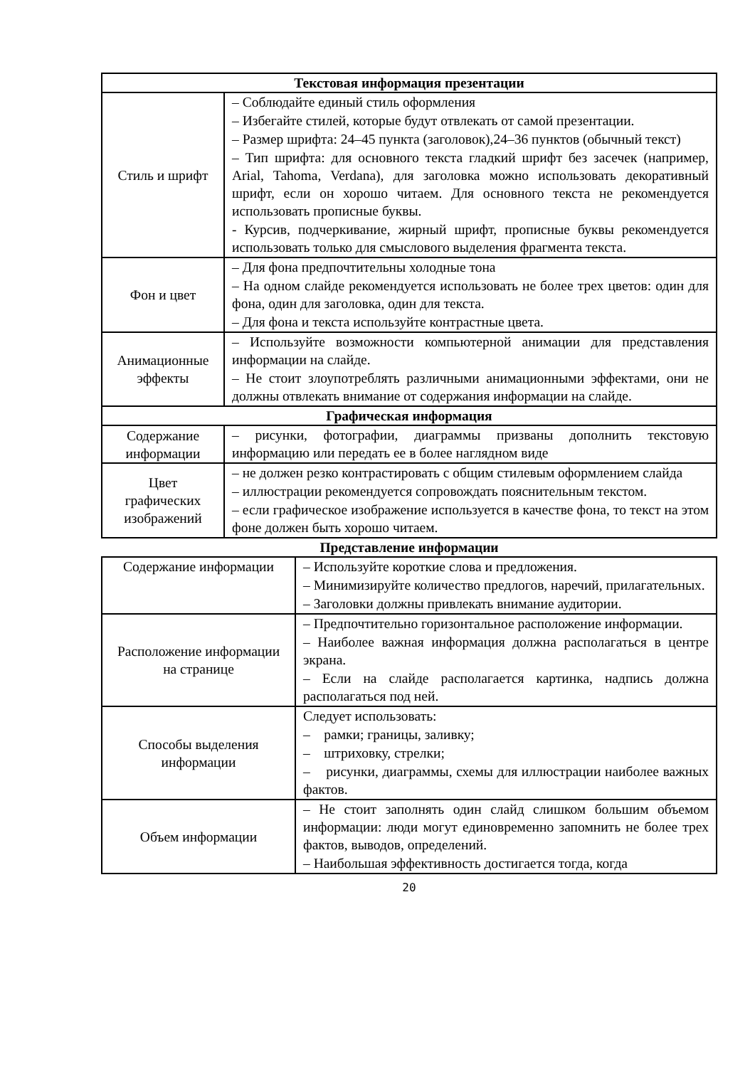| Текстовая информация презентации | |
| --- | --- |
| Стиль и шрифт | – Соблюдайте единый стиль оформления – Избегайте стилей, которые будут отвлекать от самой презентации. – Размер шрифта: 24–45 пункта (заголовок),24–36 пунктов (обычный текст) – Тип шрифта: для основного текста гладкий шрифт без засечек (например, Arial, Tahoma, Verdana), для заголовка можно использовать декоративный шрифт, если он хорошо читаем. Для основного текста не рекомендуется использовать прописные буквы. - Курсив, подчеркивание, жирный шрифт, прописные буквы рекомендуется использовать только для смыслового выделения фрагмента текста. |
| Фон и цвет | – Для фона предпочтительны холодные тона – На одном слайде рекомендуется использовать не более трех цветов: один для фона, один для заголовка, один для текста. – Для фона и текста используйте контрастные цвета. |
| Анимационные эффекты | – Используйте возможности компьютерной анимации для представления информации на слайде. – Не стоит злоупотреблять различными анимационными эффектами, они не должны отвлекать внимание от содержания информации на слайде. |
| Графическая информация | |
| Содержание информации | – рисунки, фотографии, диаграммы призваны дополнить текстовую информацию или передать ее в более наглядном виде |
| Цвет графических изображений | – не должен резко контрастировать с общим стилевым оформлением слайда – иллюстрации рекомендуется сопровождать пояснительным текстом. – если графическое изображение используется в качестве фона, то текст на этом фоне должен быть хорошо читаем. |
Представление информации
| Содержание информации | – Используйте короткие слова и предложения. – Минимизируйте количество предлогов, наречий, прилагательных. – Заголовки должны привлекать внимание аудитории. |
| Расположение информации на странице | – Предпочтительно горизонтальное расположение информации. – Наиболее важная информация должна располагаться в центре экрана. – Если на слайде располагается картинка, надпись должна располагаться под ней. |
| Способы выделения информации | Следует использовать: – рамки; границы, заливку; – штриховку, стрелки; – рисунки, диаграммы, схемы для иллюстрации наиболее важных фактов. |
| Объем информации | – Не стоит заполнять один слайд слишком большим объемом информации: люди могут единовременно запомнить не более трех фактов, выводов, определений. – Наибольшая эффективность достигается тогда, когда |
20